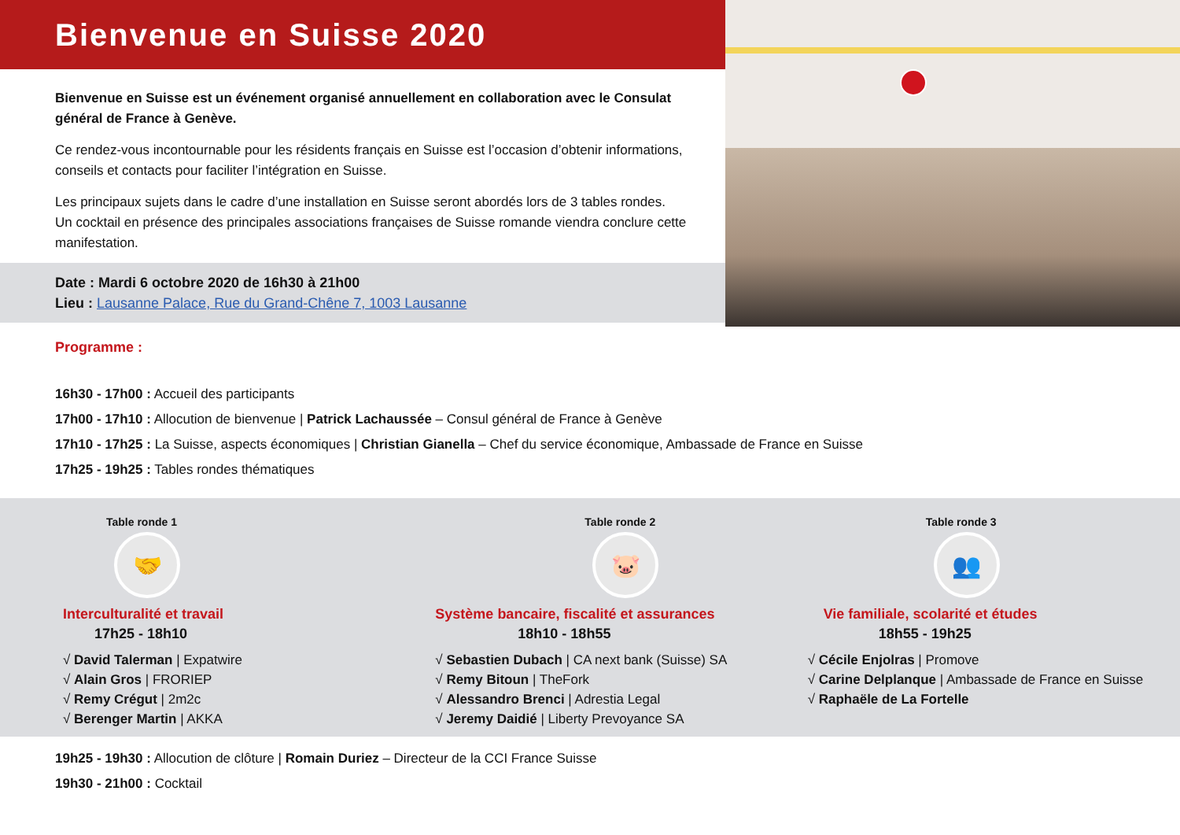Bienvenue en Suisse 2020
Bienvenue en Suisse est un événement organisé annuellement en collaboration avec le Consulat général de France à Genève.
Ce rendez-vous incontournable pour les résidents français en Suisse est l’occasion d’obtenir informations, conseils et contacts pour faciliter l’intégration en Suisse.
Les principaux sujets dans le cadre d’une installation en Suisse seront abordés lors de 3 tables rondes.
Un cocktail en présence des principales associations françaises de Suisse romande viendra conclure cette manifestation.
Date : Mardi 6 octobre 2020 de 16h30 à 21h00
Lieu : Lausanne Palace, Rue du Grand-Chêne 7, 1003 Lausanne
Programme :
16h30 - 17h00 : Accueil des participants
17h00 - 17h10 : Allocution de bienvenue | Patrick Lachaussée – Consul général de France à Genève
17h10 - 17h25 : La Suisse, aspects économiques | Christian Gianella – Chef du service économique, Ambassade de France en Suisse
17h25 - 19h25 : Tables rondes thématiques
Table ronde 1
🤝
Interculturalité et travail
17h25 - 18h10
√ David Talerman | Expatwire
√ Alain Gros | FRORIEP
√ Remy Crégut | 2m2c
√ Berenger Martin | AKKA
Table ronde 2
🐷
Système bancaire, fiscalité et assurances
18h10 - 18h55
√ Sebastien Dubach | CA next bank (Suisse) SA
√ Remy Bitoun | TheFork
√ Alessandro Brenci | Adrestia Legal
√ Jeremy Daidié | Liberty Prevoyance SA
Table ronde 3
👥
Vie familiale, scolarité et études
18h55 - 19h25
√ Cécile Enjolras | Promove
√ Carine Delplanque | Ambassade de France en Suisse
√ Raphaële de La Fortelle
19h25 - 19h30 : Allocution de clôture | Romain Duriez – Directeur de la CCI France Suisse
19h30 - 21h00 : Cocktail